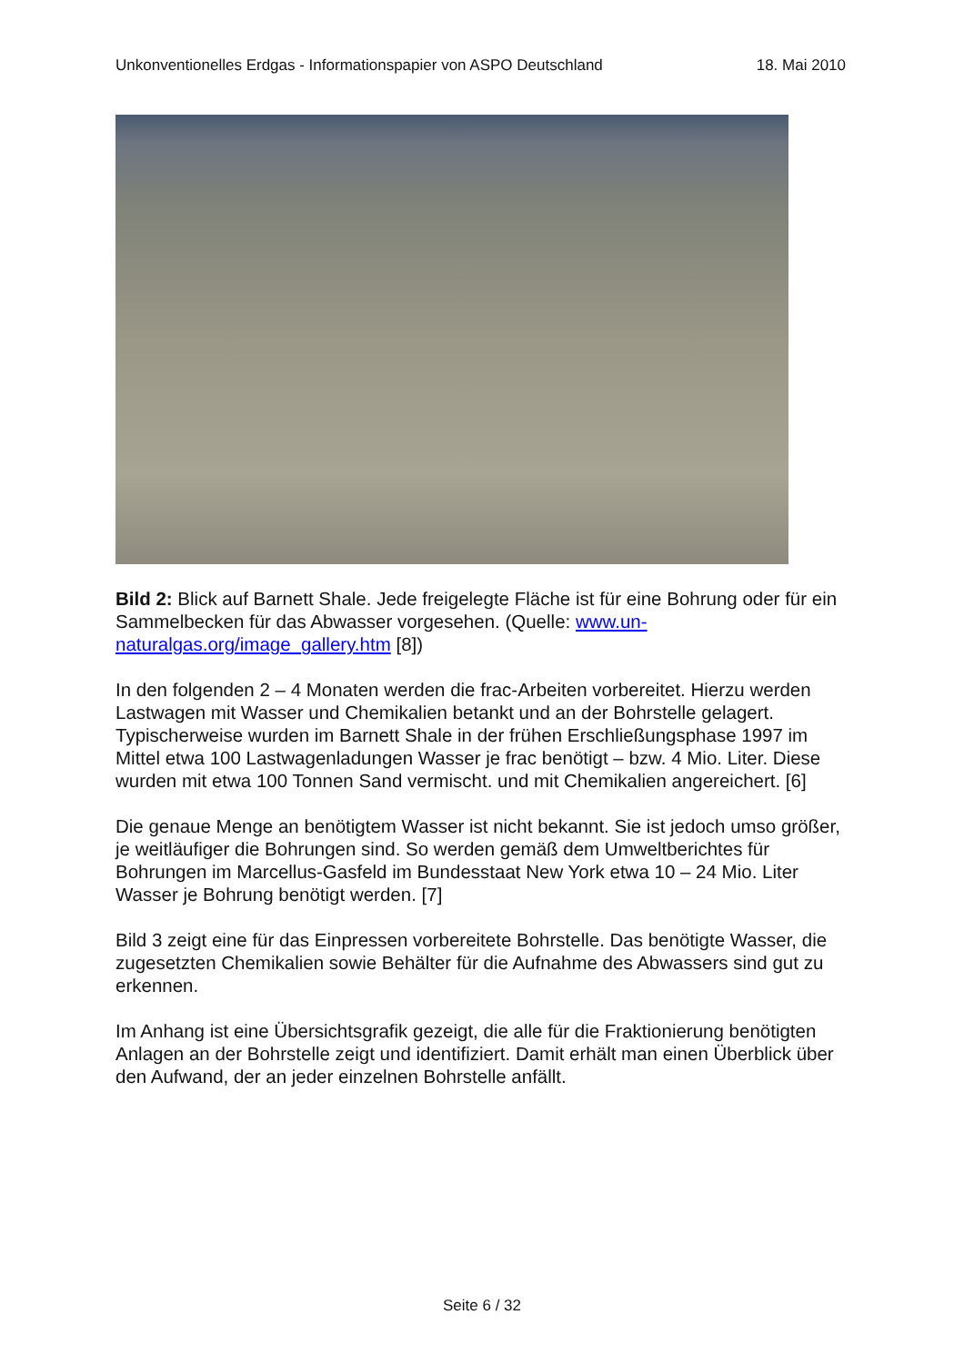Unkonventionelles Erdgas - Informationspapier von ASPO Deutschland 18. Mai 2010
Bild 2: Blick auf Barnett Shale. Jede freigelegte Fläche ist für eine Bohrung oder für ein Sammelbecken für das Abwasser vorgesehen. (Quelle: www.un-naturalgas.org/image_gallery.htm [8])
In den folgenden 2 – 4 Monaten werden die frac-Arbeiten vorbereitet. Hierzu werden Lastwagen mit Wasser und Chemikalien betankt und an der Bohrstelle gelagert. Typischerweise wurden im Barnett Shale in der frühen Erschließungsphase 1997 im Mittel etwa 100 Lastwagenladungen Wasser je frac benötigt – bzw. 4 Mio. Liter. Diese wurden mit etwa 100 Tonnen Sand vermischt. und mit Chemikalien angereichert. [6]
Die genaue Menge an benötigtem Wasser ist nicht bekannt. Sie ist jedoch umso größer, je weitläufiger die Bohrungen sind. So werden gemäß dem Umweltberichtes für Bohrungen im Marcellus-Gasfeld im Bundesstaat New York etwa 10 – 24 Mio. Liter Wasser je Bohrung benötigt werden. [7]
Bild 3 zeigt eine für das Einpressen vorbereitete Bohrstelle. Das benötigte Wasser, die zugesetzten Chemikalien sowie Behälter für die Aufnahme des Abwassers sind gut zu erkennen.
Im Anhang ist eine Übersichtsgrafik gezeigt, die alle für die Fraktionierung benötigten Anlagen an der Bohrstelle zeigt und identifiziert. Damit erhält man einen Überblick über den Aufwand, der an jeder einzelnen Bohrstelle anfällt.
Seite 6 / 32